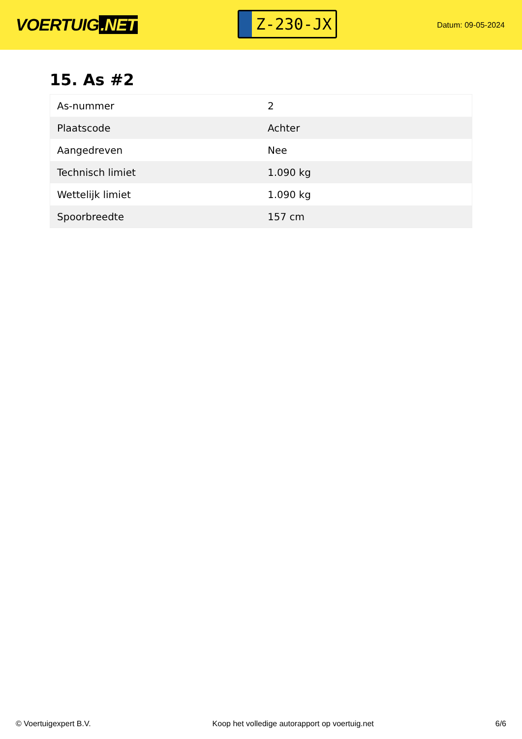VOERTUIG.NET
Z-230-JX
Datum: 09-05-2024
15. As #2
| As-nummer | 2 |
| Plaatscode | Achter |
| Aangedreven | Nee |
| Technisch limiet | 1.090 kg |
| Wettelijk limiet | 1.090 kg |
| Spoorbreedte | 157 cm |
© Voertuigexpert B.V. Koop het volledige autorapport op voertuig.net 6/6